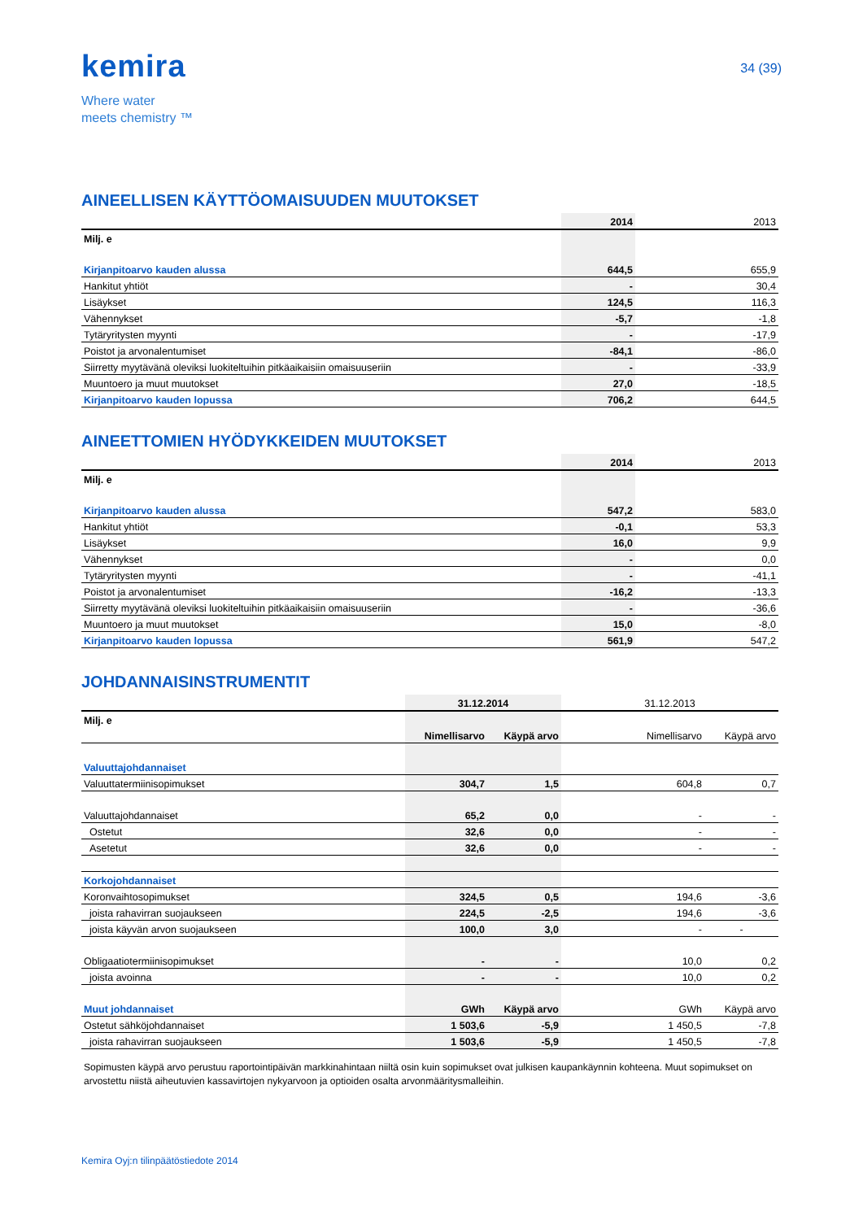kemira
Where water
meets chemistry ™
34 (39)
AINEELLISEN KÄYTTÖOMAISUUDEN MUUTOKSET
| | 2014 | 2013 |
| --- | --- | --- |
| Milj. e | | |
| Kirjanpitoarvo kauden alussa | 644,5 | 655,9 |
| Hankitut yhtiöt | - | 30,4 |
| Lisäykset | 124,5 | 116,3 |
| Vähennykset | -5,7 | -1,8 |
| Tytäryritysten myynti | - | -17,9 |
| Poistot ja arvonalentumiset | -84,1 | -86,0 |
| Siirretty myytävänä oleviksi luokiteltuihin pitkäaikaisiin omaisuuseriin | - | -33,9 |
| Muuntoero ja muut muutokset | 27,0 | -18,5 |
| Kirjanpitoarvo kauden lopussa | 706,2 | 644,5 |
AINEETTOMIEN HYÖDYKKEIDEN MUUTOKSET
| | 2014 | 2013 |
| --- | --- | --- |
| Milj. e | | |
| Kirjanpitoarvo kauden alussa | 547,2 | 583,0 |
| Hankitut yhtiöt | -0,1 | 53,3 |
| Lisäykset | 16,0 | 9,9 |
| Vähennykset | - | 0,0 |
| Tytäryritysten myynti | - | -41,1 |
| Poistot ja arvonalentumiset | -16,2 | -13,3 |
| Siirretty myytävänä oleviksi luokiteltuihin pitkäaikaisiin omaisuuseriin | - | -36,6 |
| Muuntoero ja muut muutokset | 15,0 | -8,0 |
| Kirjanpitoarvo kauden lopussa | 561,9 | 547,2 |
JOHDANNAISINSTRUMENTIT
| | 31.12.2014 | | 31.12.2013 | |
| --- | --- | --- | --- | --- |
| Milj. e | | | | |
| | Nimellisarvo | Käypä arvo | Nimellisarvo | Käypä arvo |
| Valuuttajohdannaiset | | | | |
| Valuuttatermiinisopimukset | 304,7 | 1,5 | 604,8 | 0,7 |
| Valuuttajohdannaiset | 65,2 | 0,0 | - | - |
| Ostetut | 32,6 | 0,0 | - | - |
| Asetetut | 32,6 | 0,0 | - | - |
| Korkojohdannaiset | | | | |
| Koronvaihtosopimukset | 324,5 | 0,5 | 194,6 | -3,6 |
| joista rahavirran suojaukseen | 224,5 | -2,5 | 194,6 | -3,6 |
| joista käyvän arvon suojaukseen | 100,0 | 3,0 | - | - |
| Obligaatiotermiinisopimukset | - | - | 10,0 | 0,2 |
| joista avoinna | - | - | 10,0 | 0,2 |
| Muut johdannaiset | GWh | Käypä arvo | GWh | Käypä arvo |
| Ostetut sähköjohdannaiset | 1 503,6 | -5,9 | 1 450,5 | -7,8 |
| joista rahavirran suojaukseen | 1 503,6 | -5,9 | 1 450,5 | -7,8 |
Sopimusten käypä arvo perustuu raportointipäivän markkinahintaan niiltä osin kuin sopimukset ovat julkisen kaupankäynnin kohteena. Muut sopimukset on arvostettu niistä aiheutuvien kassavirtojen nykyarvoon ja optioiden osalta arvonmääritysmalleihin.
Kemira Oyj:n tilinpäätöstiedote 2014